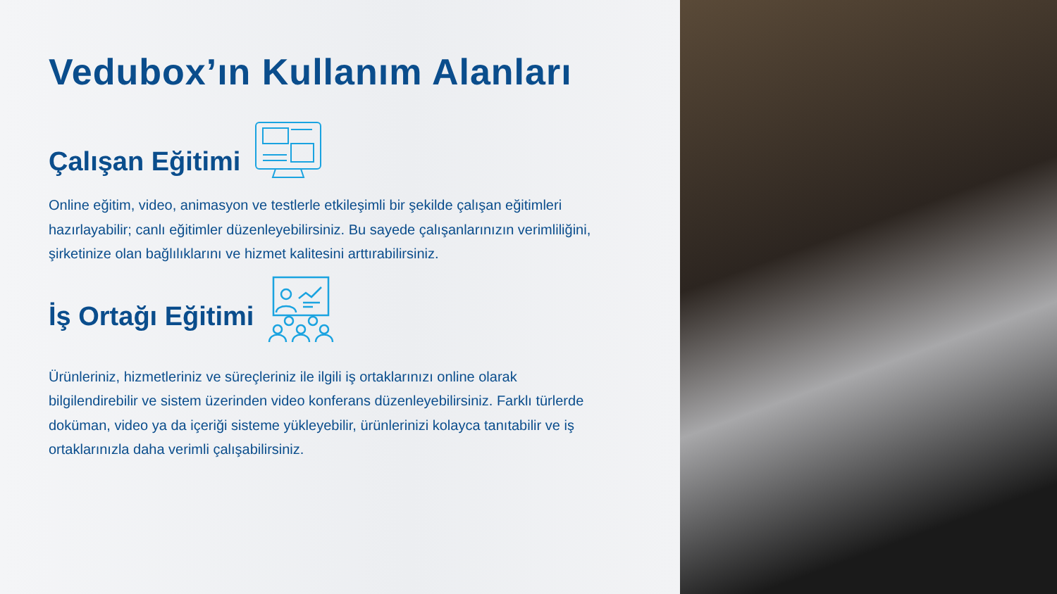Vedubox’ın Kullanım Alanları
Çalışan Eğitimi
Online eğitim, video, animasyon ve testlerle etkileşimli bir şekilde çalışan eğitimleri hazırlayabilir; canlı eğitimler düzenleyebilirsiniz. Bu sayede çalışanlarınızın verimliliğini, şirketinize olan bağlılıklarını ve hizmet kalitesini arttırabilirsiniz.
İş Ortağı Eğitimi
Ürünleriniz, hizmetleriniz ve süreçleriniz ile ilgili iş ortaklarınızı online olarak bilgilendirebilir ve sistem üzerinden video konferans düzenleyebilirsiniz. Farklı türlerde doküman, video ya da içeriği sisteme yükleyebilir, ürünlerinizi kolayca tanıtabilir ve iş ortaklarınızla daha verimli çalışabilirsiniz.